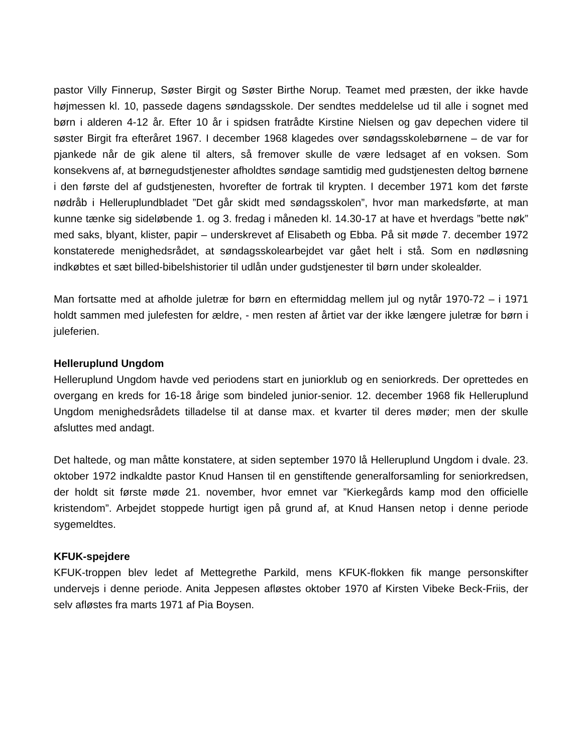pastor Villy Finnerup, Søster Birgit og Søster Birthe Norup. Teamet med præsten, der ikke havde højmessen kl. 10, passede dagens søndagsskole. Der sendtes meddelelse ud til alle i sognet med børn i alderen 4-12 år. Efter 10 år i spidsen fratrådte Kirstine Nielsen og gav depechen videre til søster Birgit fra efteråret 1967. I december 1968 klagedes over søndagsskolebørnene – de var for pjankede når de gik alene til alters, så fremover skulle de være ledsaget af en voksen. Som konsekvens af, at børnegudstjenester afholdtes søndage samtidig med gudstjenesten deltog børnene i den første del af gudstjenesten, hvorefter de fortrak til krypten. I december 1971 kom det første nødråb i Helleruplundbladet ”Det går skidt med søndagsskolen”, hvor man markedsførte, at man kunne tænke sig sideløbende 1. og 3. fredag i måneden kl. 14.30-17 at have et hverdags ”bette nøk” med saks, blyant, klister, papir – underskrevet af Elisabeth og Ebba. På sit møde 7. december 1972 konstaterede menighedsrådet, at søndagsskolearbejdet var gået helt i stå. Som en nødløsning indkøbtes et sæt billed-bibelshistorier til udlån under gudstjenester til børn under skolealder.
Man fortsatte med at afholde juletræ for børn en eftermiddag mellem jul og nytår 1970-72 – i 1971 holdt sammen med julefesten for ældre, - men resten af årtiet var der ikke længere juletræ for børn i juleferien.
Helleruplund Ungdom
Helleruplund Ungdom havde ved periodens start en juniorklub og en seniorkreds. Der oprettedes en overgang en kreds for 16-18 årige som bindeled junior-senior. 12. december 1968 fik Helleruplund Ungdom menighedsrådets tilladelse til at danse max. et kvarter til deres møder; men der skulle afsluttes med andagt.
Det haltede, og man måtte konstatere, at siden september 1970 lå Helleruplund Ungdom i dvale. 23. oktober 1972 indkaldte pastor Knud Hansen til en genstiftende generalforsamling for seniorkredsen, der holdt sit første møde 21. november, hvor emnet var ”Kierkegårds kamp mod den officielle kristendom”. Arbejdet stoppede hurtigt igen på grund af, at Knud Hansen netop i denne periode sygemeldtes.
KFUK-spejdere
KFUK-troppen blev ledet af Mettegrethe Parkild, mens KFUK-flokken fik mange personskifter undervejs i denne periode. Anita Jeppesen afløstes oktober 1970 af Kirsten Vibeke Beck-Friis, der selv afløstes fra marts 1971 af Pia Boysen.